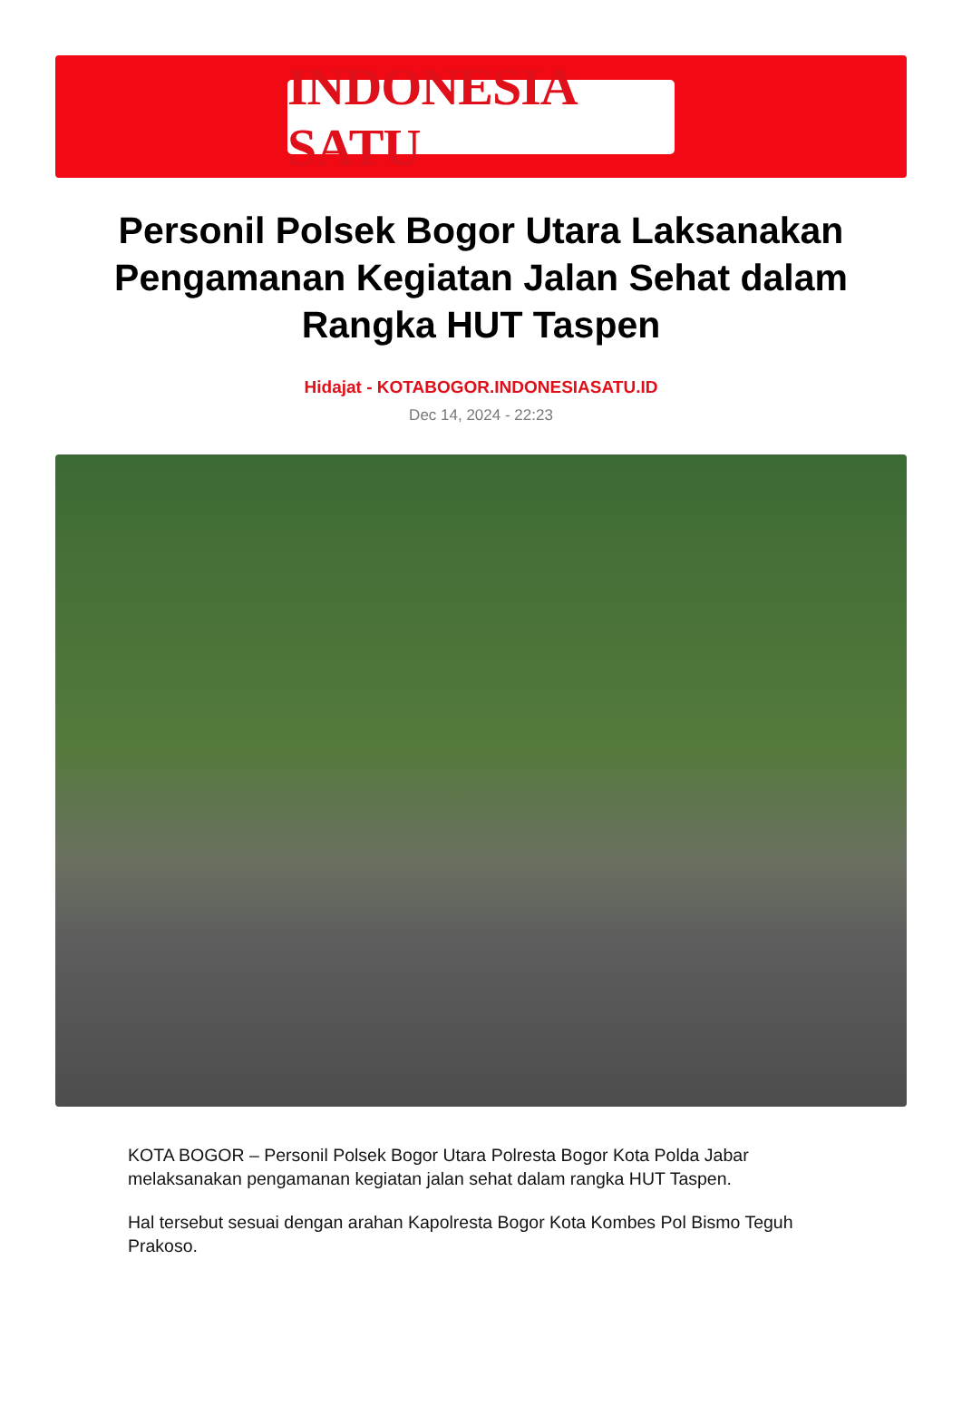INDONESIA SATU
Personil Polsek Bogor Utara Laksanakan Pengamanan Kegiatan Jalan Sehat dalam Rangka HUT Taspen
Hidajat - KOTABOGOR.INDONESIASATU.ID
Dec 14, 2024 - 22:23
KOTA BOGOR – Personil Polsek Bogor Utara Polresta Bogor Kota Polda Jabar melaksanakan pengamanan kegiatan jalan sehat dalam rangka HUT Taspen.
Hal tersebut sesuai dengan arahan Kapolresta Bogor Kota Kombes Pol Bismo Teguh Prakoso.